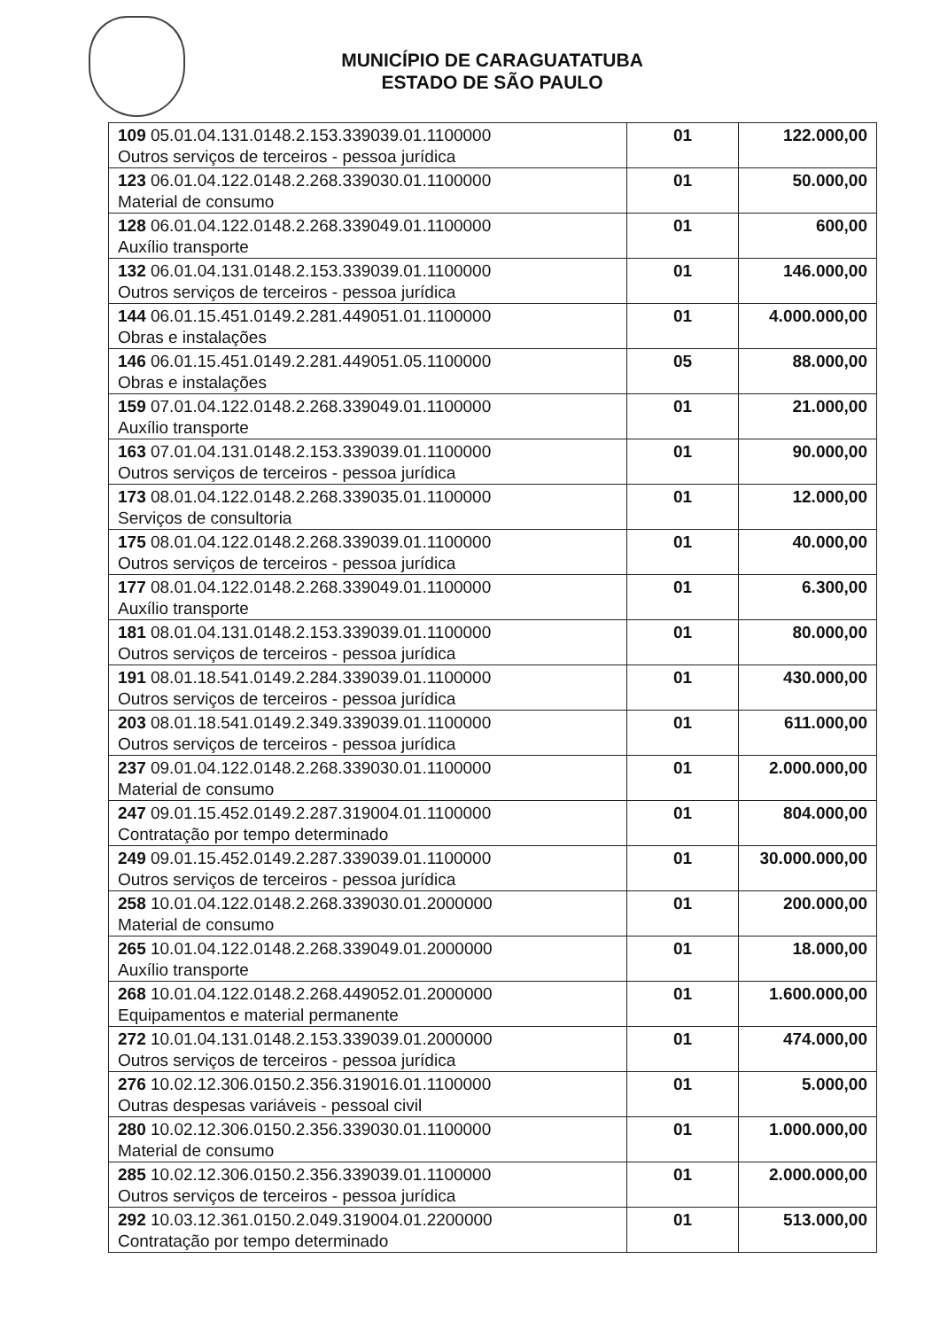MUNICÍPIO DE CARAGUATATUBA
ESTADO DE SÃO PAULO
| 109 05.01.04.131.0148.2.153.339039.01.1100000 Outros serviços de terceiros - pessoa jurídica | 01 | 122.000,00 |
| 123 06.01.04.122.0148.2.268.339030.01.1100000 Material de consumo | 01 | 50.000,00 |
| 128 06.01.04.122.0148.2.268.339049.01.1100000 Auxílio transporte | 01 | 600,00 |
| 132 06.01.04.131.0148.2.153.339039.01.1100000 Outros serviços de terceiros - pessoa jurídica | 01 | 146.000,00 |
| 144 06.01.15.451.0149.2.281.449051.01.1100000 Obras e instalações | 01 | 4.000.000,00 |
| 146 06.01.15.451.0149.2.281.449051.05.1100000 Obras e instalações | 05 | 88.000,00 |
| 159 07.01.04.122.0148.2.268.339049.01.1100000 Auxílio transporte | 01 | 21.000,00 |
| 163 07.01.04.131.0148.2.153.339039.01.1100000 Outros serviços de terceiros - pessoa jurídica | 01 | 90.000,00 |
| 173 08.01.04.122.0148.2.268.339035.01.1100000 Serviços de consultoria | 01 | 12.000,00 |
| 175 08.01.04.122.0148.2.268.339039.01.1100000 Outros serviços de terceiros - pessoa jurídica | 01 | 40.000,00 |
| 177 08.01.04.122.0148.2.268.339049.01.1100000 Auxílio transporte | 01 | 6.300,00 |
| 181 08.01.04.131.0148.2.153.339039.01.1100000 Outros serviços de terceiros - pessoa jurídica | 01 | 80.000,00 |
| 191 08.01.18.541.0149.2.284.339039.01.1100000 Outros serviços de terceiros - pessoa jurídica | 01 | 430.000,00 |
| 203 08.01.18.541.0149.2.349.339039.01.1100000 Outros serviços de terceiros - pessoa jurídica | 01 | 611.000,00 |
| 237 09.01.04.122.0148.2.268.339030.01.1100000 Material de consumo | 01 | 2.000.000,00 |
| 247 09.01.15.452.0149.2.287.319004.01.1100000 Contratação por tempo determinado | 01 | 804.000,00 |
| 249 09.01.15.452.0149.2.287.339039.01.1100000 Outros serviços de terceiros - pessoa jurídica | 01 | 30.000.000,00 |
| 258 10.01.04.122.0148.2.268.339030.01.2000000 Material de consumo | 01 | 200.000,00 |
| 265 10.01.04.122.0148.2.268.339049.01.2000000 Auxílio transporte | 01 | 18.000,00 |
| 268 10.01.04.122.0148.2.268.449052.01.2000000 Equipamentos e material permanente | 01 | 1.600.000,00 |
| 272 10.01.04.131.0148.2.153.339039.01.2000000 Outros serviços de terceiros - pessoa jurídica | 01 | 474.000,00 |
| 276 10.02.12.306.0150.2.356.319016.01.1100000 Outras despesas variáveis - pessoal civil | 01 | 5.000,00 |
| 280 10.02.12.306.0150.2.356.339030.01.1100000 Material de consumo | 01 | 1.000.000,00 |
| 285 10.02.12.306.0150.2.356.339039.01.1100000 Outros serviços de terceiros - pessoa jurídica | 01 | 2.000.000,00 |
| 292 10.03.12.361.0150.2.049.319004.01.2200000 Contratação por tempo determinado | 01 | 513.000,00 |